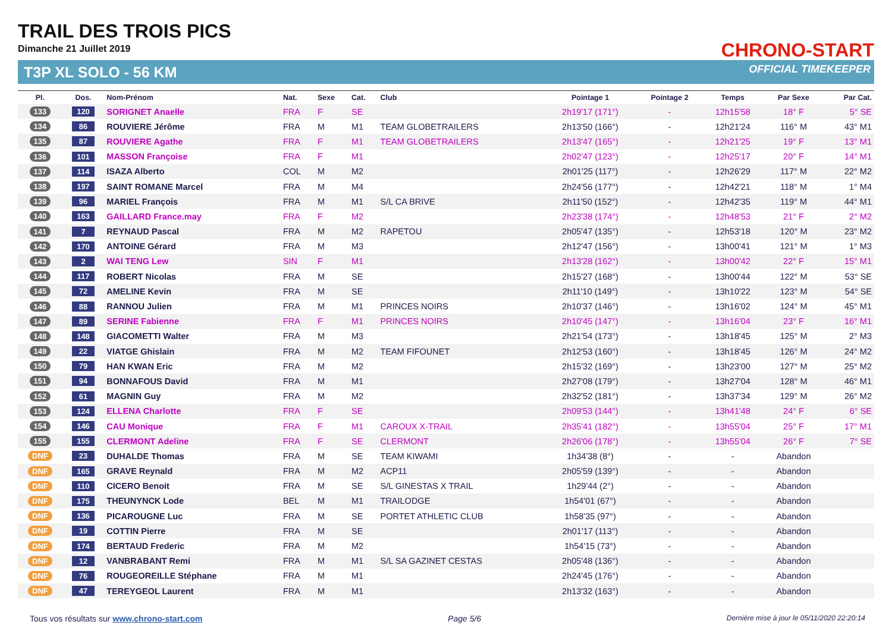TRAIL DES TROIS PICS
Dimanche 21 Juillet 2019
T3P XL SOLO - 56 KM
CHRONO-START
OFFICIAL TIMEKEEPER
| Pl. | Dos. | Nom-Prénom | Nat. | Sexe | Cat. | Club | Pointage 1 | Pointage 2 | Temps | Par Sexe | Par Cat. |
| --- | --- | --- | --- | --- | --- | --- | --- | --- | --- | --- | --- |
| 133 | 120 | SORIGNET Anaelle | FRA | F | SE | | 2h19'17 (171°) | - | 12h15'58 | 18° F | 5° SE |
| 134 | 86 | ROUVIERE Jérôme | FRA | M | M1 | TEAM GLOBETRAILERS | 2h13'50 (166°) | - | 12h21'24 | 116° M | 43° M1 |
| 135 | 87 | ROUVIERE Agathe | FRA | F | M1 | TEAM GLOBETRAILERS | 2h13'47 (165°) | - | 12h21'25 | 19° F | 13° M1 |
| 136 | 101 | MASSON Françoise | FRA | F | M1 | | 2h02'47 (123°) | - | 12h25'17 | 20° F | 14° M1 |
| 137 | 114 | ISAZA Alberto | COL | M | M2 | | 2h01'25 (117°) | - | 12h26'29 | 117° M | 22° M2 |
| 138 | 197 | SAINT ROMANE Marcel | FRA | M | M4 | | 2h24'56 (177°) | - | 12h42'21 | 118° M | 1° M4 |
| 139 | 96 | MARIEL François | FRA | M | M1 | S/L CA BRIVE | 2h11'50 (152°) | - | 12h42'35 | 119° M | 44° M1 |
| 140 | 163 | GAILLARD France.may | FRA | F | M2 | | 2h23'38 (174°) | - | 12h48'53 | 21° F | 2° M2 |
| 141 | 7 | REYNAUD Pascal | FRA | M | M2 | RAPETOU | 2h05'47 (135°) | - | 12h53'18 | 120° M | 23° M2 |
| 142 | 170 | ANTOINE Gérard | FRA | M | M3 | | 2h12'47 (156°) | - | 13h00'41 | 121° M | 1° M3 |
| 143 | 2 | WAI TENG Lew | SIN | F | M1 | | 2h13'28 (162°) | - | 13h00'42 | 22° F | 15° M1 |
| 144 | 117 | ROBERT Nicolas | FRA | M | SE | | 2h15'27 (168°) | - | 13h00'44 | 122° M | 53° SE |
| 145 | 72 | AMELINE Kevin | FRA | M | SE | | 2h11'10 (149°) | - | 13h10'22 | 123° M | 54° SE |
| 146 | 88 | RANNOU Julien | FRA | M | M1 | PRINCES NOIRS | 2h10'37 (146°) | - | 13h16'02 | 124° M | 45° M1 |
| 147 | 89 | SERINE Fabienne | FRA | F | M1 | PRINCES NOIRS | 2h10'45 (147°) | - | 13h16'04 | 23° F | 16° M1 |
| 148 | 148 | GIACOMETTI Walter | FRA | M | M3 | | 2h21'54 (173°) | - | 13h18'45 | 125° M | 2° M3 |
| 149 | 22 | VIATGE Ghislain | FRA | M | M2 | TEAM FIFOUNET | 2h12'53 (160°) | - | 13h18'45 | 126° M | 24° M2 |
| 150 | 79 | HAN KWAN Eric | FRA | M | M2 | | 2h15'32 (169°) | - | 13h23'00 | 127° M | 25° M2 |
| 151 | 94 | BONNAFOUS David | FRA | M | M1 | | 2h27'08 (179°) | - | 13h27'04 | 128° M | 46° M1 |
| 152 | 61 | MAGNIN Guy | FRA | M | M2 | | 2h32'52 (181°) | - | 13h37'34 | 129° M | 26° M2 |
| 153 | 124 | ELLENA Charlotte | FRA | F | SE | | 2h09'53 (144°) | - | 13h41'48 | 24° F | 6° SE |
| 154 | 146 | CAU Monique | FRA | F | M1 | CAROUX X-TRAIL | 2h35'41 (182°) | - | 13h55'04 | 25° F | 17° M1 |
| 155 | 155 | CLERMONT Adeline | FRA | F | SE | CLERMONT | 2h26'06 (178°) | - | 13h55'04 | 26° F | 7° SE |
| DNF | 23 | DUHALDE Thomas | FRA | M | SE | TEAM KIWAMI | 1h34'38 (8°) | - | - | Abandon | |
| DNF | 165 | GRAVE Reynald | FRA | M | M2 | ACP11 | 2h05'59 (139°) | - | - | Abandon | |
| DNF | 110 | CICERO Benoit | FRA | M | SE | S/L GINESTAS X TRAIL | 1h29'44 (2°) | - | - | Abandon | |
| DNF | 175 | THEUNYNCK Lode | BEL | M | M1 | TRAILODGE | 1h54'01 (67°) | - | - | Abandon | |
| DNF | 136 | PICAROUGNE Luc | FRA | M | SE | PORTET ATHLETIC CLUB | 1h58'35 (97°) | - | - | Abandon | |
| DNF | 19 | COTTIN Pierre | FRA | M | SE | | 2h01'17 (113°) | - | - | Abandon | |
| DNF | 174 | BERTAUD Frederic | FRA | M | M2 | | 1h54'15 (73°) | - | - | Abandon | |
| DNF | 12 | VANBRABANT Remi | FRA | M | M1 | S/L SA GAZINET CESTAS | 2h05'48 (136°) | - | - | Abandon | |
| DNF | 76 | ROUGEOREILLE Stéphane | FRA | M | M1 | | 2h24'45 (176°) | - | - | Abandon | |
| DNF | 47 | TEREYGEOL Laurent | FRA | M | M1 | | 2h13'32 (163°) | - | - | Abandon | |
Tous vos résultats sur www.chrono-start.com Page 5/6 Dernière mise à jour le 05/11/2020 22:20:14